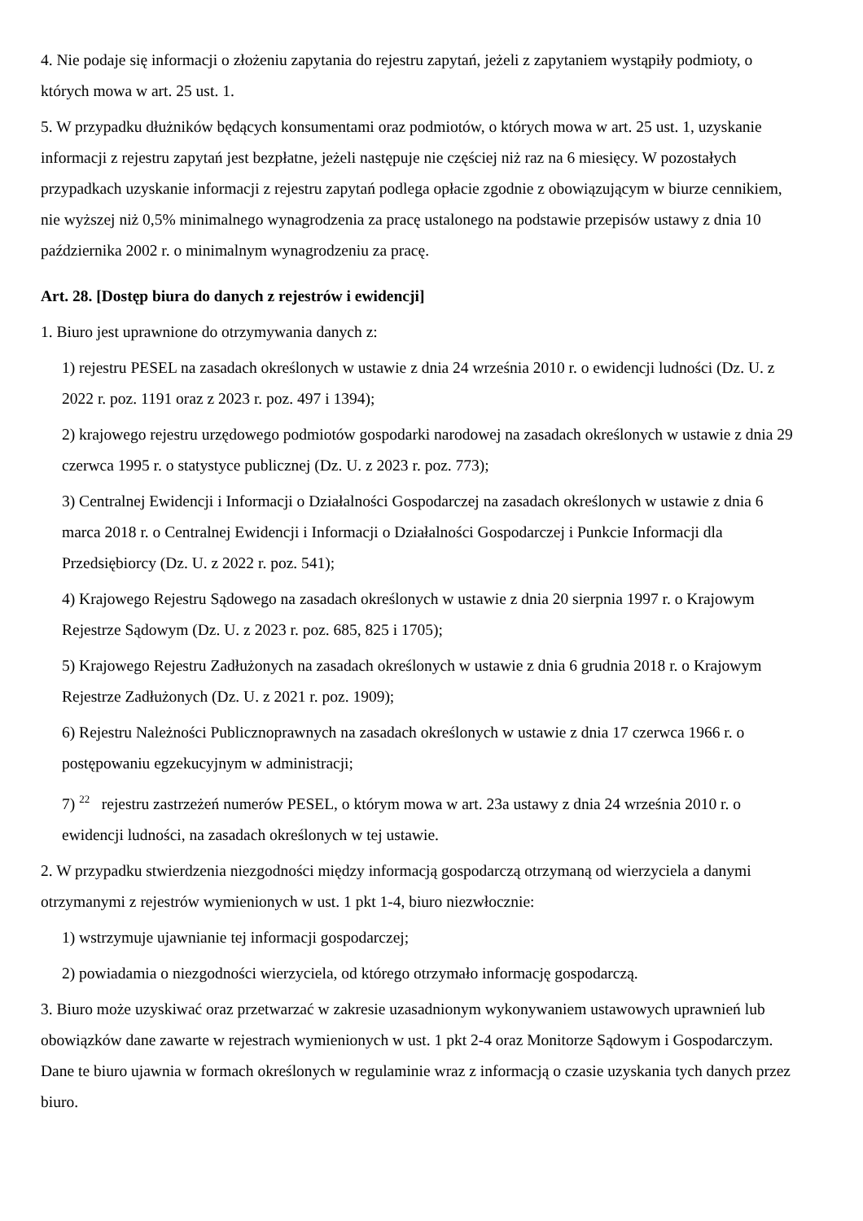4. Nie podaje się informacji o złożeniu zapytania do rejestru zapytań, jeżeli z zapytaniem wystąpiły podmioty, o których mowa w art. 25 ust. 1.
5. W przypadku dłużników będących konsumentami oraz podmiotów, o których mowa w art. 25 ust. 1, uzyskanie informacji z rejestru zapytań jest bezpłatne, jeżeli następuje nie częściej niż raz na 6 miesięcy. W pozostałych przypadkach uzyskanie informacji z rejestru zapytań podlega opłacie zgodnie z obowiązującym w biurze cennikiem, nie wyższej niż 0,5% minimalnego wynagrodzenia za pracę ustalonego na podstawie przepisów ustawy z dnia 10 października 2002 r. o minimalnym wynagrodzeniu za pracę.
Art. 28. [Dostęp biura do danych z rejestrów i ewidencji]
1. Biuro jest uprawnione do otrzymywania danych z:
1) rejestru PESEL na zasadach określonych w ustawie z dnia 24 września 2010 r. o ewidencji ludności (Dz. U. z 2022 r. poz. 1191 oraz z 2023 r. poz. 497 i 1394);
2) krajowego rejestru urzędowego podmiotów gospodarki narodowej na zasadach określonych w ustawie z dnia 29 czerwca 1995 r. o statystyce publicznej (Dz. U. z 2023 r. poz. 773);
3) Centralnej Ewidencji i Informacji o Działalności Gospodarczej na zasadach określonych w ustawie z dnia 6 marca 2018 r. o Centralnej Ewidencji i Informacji o Działalności Gospodarczej i Punkcie Informacji dla Przedsiębiorcy (Dz. U. z 2022 r. poz. 541);
4) Krajowego Rejestru Sądowego na zasadach określonych w ustawie z dnia 20 sierpnia 1997 r. o Krajowym Rejestrze Sądowym (Dz. U. z 2023 r. poz. 685, 825 i 1705);
5) Krajowego Rejestru Zadłużonych na zasadach określonych w ustawie z dnia 6 grudnia 2018 r. o Krajowym Rejestrze Zadłużonych (Dz. U. z 2021 r. poz. 1909);
6) Rejestru Należności Publicznoprawnych na zasadach określonych w ustawie z dnia 17 czerwca 1966 r. o postępowaniu egzekucyjnym w administracji;
7) <sup>22</sup> rejestru zastrzeżeń numerów PESEL, o którym mowa w art. 23a ustawy z dnia 24 września 2010 r. o ewidencji ludności, na zasadach określonych w tej ustawie.
2. W przypadku stwierdzenia niezgodności między informacją gospodarczą otrzymaną od wierzyciela a danymi otrzymanymi z rejestrów wymienionych w ust. 1 pkt 1-4, biuro niezwłocznie:
1) wstrzymuje ujawnianie tej informacji gospodarczej;
2) powiadamia o niezgodności wierzyciela, od którego otrzymało informację gospodarczą.
3. Biuro może uzyskiwać oraz przetwarzać w zakresie uzasadnionym wykonywaniem ustawowych uprawnień lub obowiązków dane zawarte w rejestrach wymienionych w ust. 1 pkt 2-4 oraz Monitorze Sądowym i Gospodarczym. Dane te biuro ujawnia w formach określonych w regulaminie wraz z informacją o czasie uzyskania tych danych przez biuro.